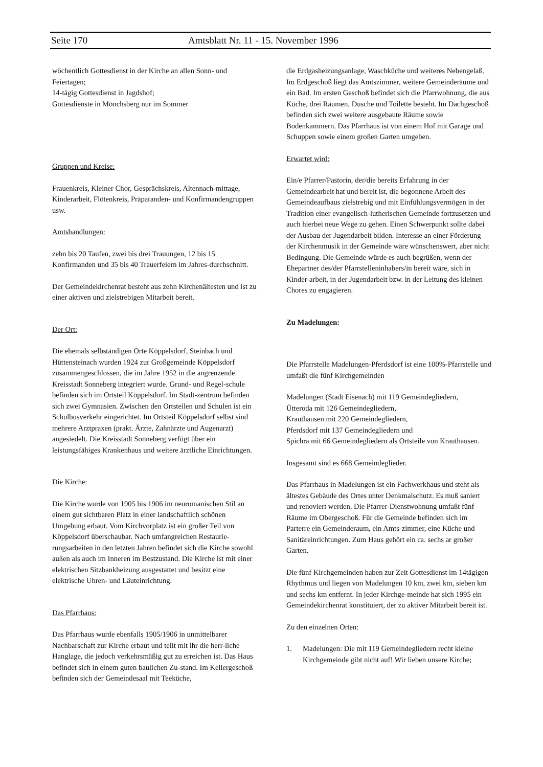Seite 170 Amtsblatt Nr. 11 - 15. November 1996
wöchentlich Gottesdienst in der Kirche an allen Sonn- und Feiertagen;
14-tägig Gottesdienst in Jagdshof;
Gottesdienste in Mönchsberg nur im Sommer
Gruppen und Kreise:
Frauenkreis, Kleiner Chor, Gesprächskreis, Altennach-mittage, Kinderarbeit, Flötenkreis, Präparanden- und Konfirmandengruppen usw.
Amtshandlungen:
zehn bis 20 Taufen, zwei bis drei Trauungen, 12 bis 15 Konfirmanden und 35 bis 40 Trauerfeiern im Jahres-durchschnitt.
Der Gemeindekirchenrat besteht aus zehn Kirchenältesten und ist zu einer aktiven und zielstrebigen Mitarbeit bereit.
Der Ort:
Die ehemals selbständigen Orte Köppelsdorf, Steinbach und Hüttensteinach wurden 1924 zur Großgemeinde Köppelsdorf zusammengeschlossen, die im Jahre 1952 in die angrenzende Kreisstadt Sonneberg integriert wurde. Grund- und Regel-schule befinden sich im Ortsteil Köppelsdorf. Im Stadt-zentrum befinden sich zwei Gymnasien. Zwischen den Ortsteilen und Schulen ist ein Schulbusverkehr eingerichtet. Im Ortsteil Köppelsdorf selbst sind mehrere Arztpraxen (prakt. Ärzte, Zahnärzte und Augenarzt) angesiedelt. Die Kreisstadt Sonneberg verfügt über ein leistungsfähiges Krankenhaus und weitere ärztliche Einrichtungen.
Die Kirche:
Die Kirche wurde von 1905 bis 1906 im neuromanischen Stil an einem gut sichtbaren Platz in einer landschaftlich schönen Umgebung erbaut. Vom Kirchvorplatz ist ein großer Teil von Köppelsdorf überschaubar. Nach umfangreichen Restaurie-rungsarbeiten in den letzten Jahren befindet sich die Kirche sowohl außen als auch im Inneren im Bestzustand. Die Kirche ist mit einer elektrischen Sitzbankheizung ausgestattet und besitzt eine elektrische Uhren- und Läuteinrichtung.
Das Pfarrhaus:
Das Pfarrhaus wurde ebenfalls 1905/1906 in unmittelbarer Nachbarschaft zur Kirche erbaut und teilt mit ihr die herr-liche Hanglage, die jedoch verkehrsmäßig gut zu erreichen ist. Das Haus befindet sich in einem guten baulichen Zu-stand. Im Kellergeschoß befinden sich der Gemeindesaal mit Teeküche,
die Erdgasheizungsanlage, Waschküche und weiteres Nebengelaß. Im Erdgeschoß liegt das Amtszimmer, weitere Gemeinderäume und ein Bad. Im ersten Geschoß befindet sich die Pfarrwohnung, die aus Küche, drei Räumen, Dusche und Toilette besteht. Im Dachgeschoß befinden sich zwei weitere ausgebaute Räume sowie Bodenkammern. Das Pfarrhaus ist von einem Hof mit Garage und Schuppen sowie einem großen Garten umgeben.
Erwartet wird:
Ein/e Pfarrer/Pastorin, der/die bereits Erfahrung in der Gemeindearbeit hat und bereit ist, die begonnene Arbeit des Gemeindeaufbaus zielstrebig und mit Einfühlungsvermögen in der Tradition einer evangelisch-lutherischen Gemeinde fortzusetzen und auch hierbei neue Wege zu gehen. Einen Schwerpunkt sollte dabei der Ausbau der Jugendarbeit bilden. Interesse an einer Förderung der Kirchenmusik in der Gemeinde wäre wünschenswert, aber nicht Bedingung. Die Gemeinde würde es auch begrüßen, wenn der Ehepartner des/der Pfarrstelleninhabers/in bereit wäre, sich in Kinder-arbeit, in der Jugendarbeit bzw. in der Leitung des kleinen Chores zu engagieren.
Zu Madelungen:
Die Pfarrstelle Madelungen-Pferdsdorf ist eine 100%-Pfarrstelle und umfaßt die fünf Kirchgemeinden
Madelungen (Stadt Eisenach) mit 119 Gemeindegliedern,
Ütteroda mit 126 Gemeindegliedern,
Krauthausen mit 220 Gemeindegliedern,
Pferdsdorf mit 137 Gemeindegliedern und
Spichra mit 66 Gemeindegliedern als Ortsteile von Krauthausen.
Insgesamt sind es 668 Gemeindeglieder.
Das Pfarrhaus in Madelungen ist ein Fachwerkhaus und steht als ältestes Gebäude des Ortes unter Denkmalschutz. Es muß saniert und renoviert werden. Die Pfarrer-Dienstwohnung umfaßt fünf Räume im Obergeschoß. Für die Gemeinde befinden sich im Parterre ein Gemeinderaum, ein Amts-zimmer, eine Küche und Sanitäreinrichtungen. Zum Haus gehört ein ca. sechs ar großer Garten.
Die fünf Kirchgemeinden haben zur Zeit Gottesdienst im 14tägigen Rhythmus und liegen von Madelungen 10 km, zwei km, sieben km und sechs km entfernt. In jeder Kirchge-meinde hat sich 1995 ein Gemeindekirchenrat konstituiert, der zu aktiver Mitarbeit bereit ist.
Zu den einzelnen Orten:
1. Madelungen: Die mit 119 Gemeindegliedern recht kleine Kirchgemeinde gibt nicht auf! Wir lieben unsere Kirche;